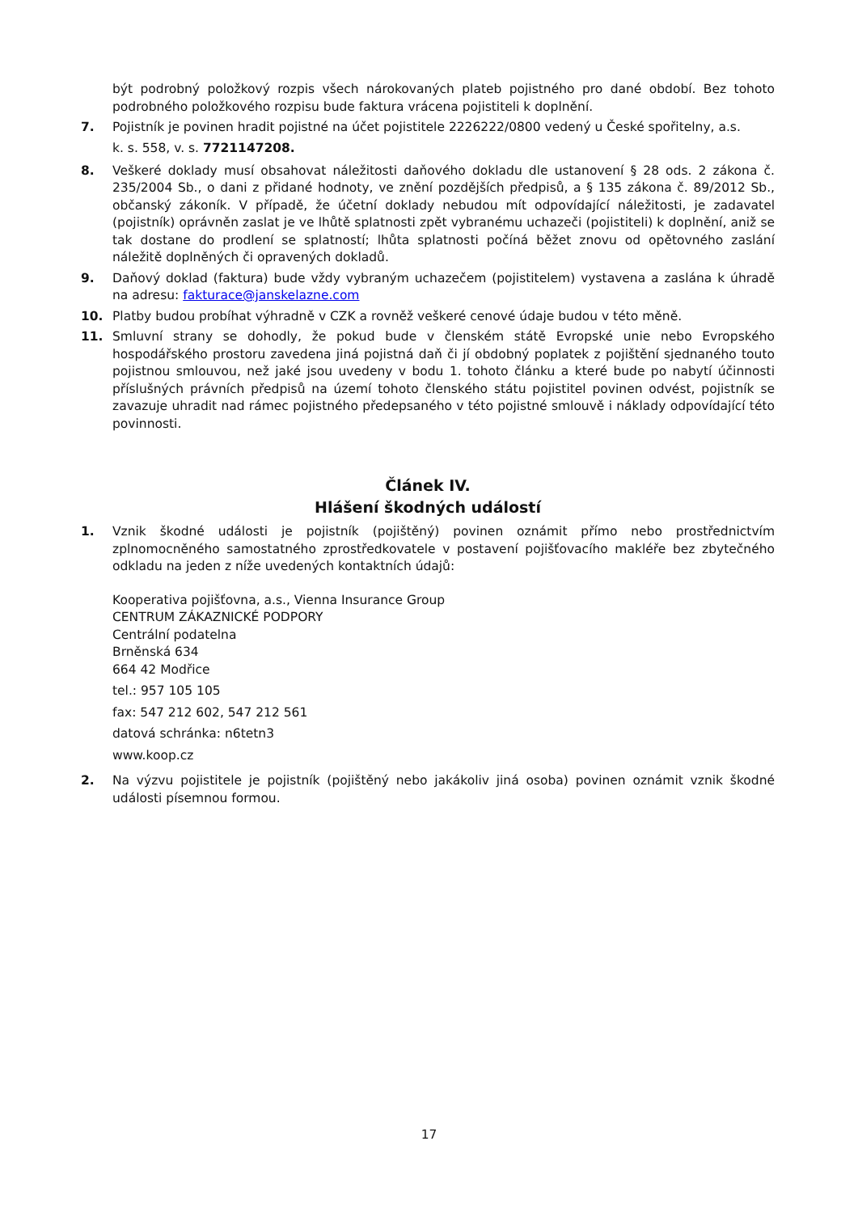být podrobný položkový rozpis všech nárokovaných plateb pojistného pro dané období. Bez tohoto podrobného položkového rozpisu bude faktura vrácena pojistiteli k doplnění.
7. Pojistník je povinen hradit pojistné na účet pojistitele 2226222/0800 vedený u České spořitelny, a.s.
k. s. 558, v. s. 7721147208.
8. Veškeré doklady musí obsahovat náležitosti daňového dokladu dle ustanovení § 28 ods. 2 zákona č. 235/2004 Sb., o dani z přidané hodnoty, ve znění pozdějších předpisů, a § 135 zákona č. 89/2012 Sb., občanský zákoník. V případě, že účetní doklady nebudou mít odpovídající náležitosti, je zadavatel (pojistník) oprávněn zaslat je ve lhůtě splatnosti zpět vybranému uchazeči (pojistiteli) k doplnění, aniž se tak dostane do prodlení se splatností; lhůta splatnosti počíná běžet znovu od opětovného zaslání náležitě doplněných či opravených dokladů.
9. Daňový doklad (faktura) bude vždy vybraným uchazečem (pojistitelem) vystavena a zaslána k úhradě na adresu: fakturace@janskelazne.com
10. Platby budou probíhat výhradně v CZK a rovněž veškeré cenové údaje budou v této měně.
11. Smluvní strany se dohodly, že pokud bude v členském státě Evropské unie nebo Evropského hospodářského prostoru zavedena jiná pojistná daň či jí obdobný poplatek z pojištění sjednaného touto pojistnou smlouvou, než jaké jsou uvedeny v bodu 1. tohoto článku a které bude po nabytí účinnosti příslušných právních předpisů na území tohoto členského státu pojistitel povinen odvést, pojistník se zavazuje uhradit nad rámec pojistného předepsaného v této pojistné smlouvě i náklady odpovídající této povinnosti.
Článek IV.
Hlášení škodných událostí
1. Vznik škodné události je pojistník (pojištěný) povinen oznámit přímo nebo prostřednictvím zplnomocněného samostatného zprostředkovatele v postavení pojišťovacího makléře bez zbytečného odkladu na jeden z níže uvedených kontaktních údajů:
Kooperativa pojišťovna, a.s., Vienna Insurance Group
CENTRUM ZÁKAZNICKÉ PODPORY
Centrální podatelna
Brněnská 634
664 42 Modřice
tel.: 957 105 105
fax: 547 212 602, 547 212 561
datová schránka: n6tetn3
www.koop.cz
2. Na výzvu pojistitele je pojistník (pojištěný nebo jakákoliv jiná osoba) povinen oznámit vznik škodné události písemnou formou.
17